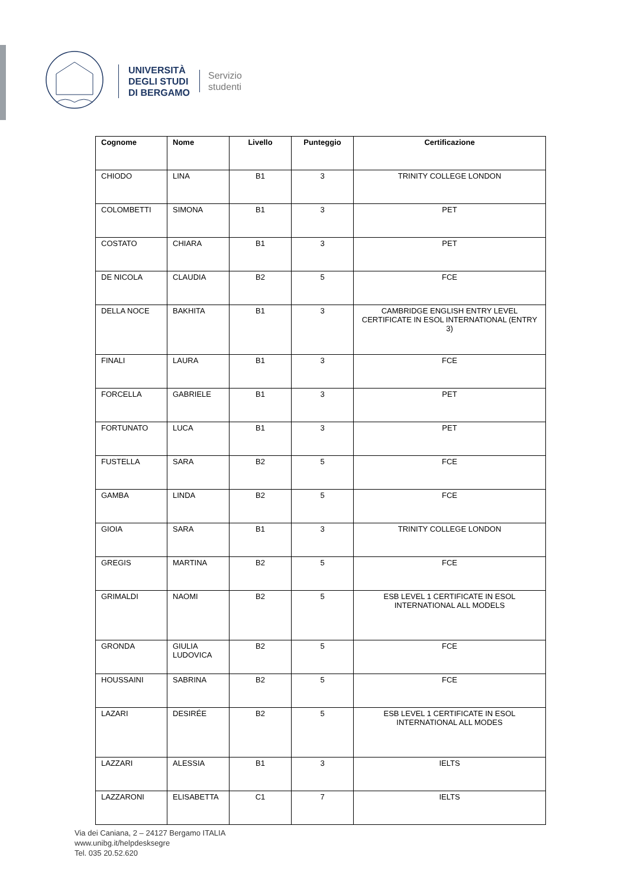UNIVERSITÀ
DEGLI STUDI
DI BERGAMO
Servizio
studenti
| Cognome | Nome | Livello | Punteggio | Certificazione |
| --- | --- | --- | --- | --- |
| CHIODO | LINA | B1 | 3 | TRINITY COLLEGE LONDON |
| COLOMBETTI | SIMONA | B1 | 3 | PET |
| COSTATO | CHIARA | B1 | 3 | PET |
| DE NICOLA | CLAUDIA | B2 | 5 | FCE |
| DELLA NOCE | BAKHITA | B1 | 3 | CAMBRIDGE ENGLISH ENTRY LEVEL CERTIFICATE IN ESOL INTERNATIONAL (ENTRY 3) |
| FINALI | LAURA | B1 | 3 | FCE |
| FORCELLA | GABRIELE | B1 | 3 | PET |
| FORTUNATO | LUCA | B1 | 3 | PET |
| FUSTELLA | SARA | B2 | 5 | FCE |
| GAMBA | LINDA | B2 | 5 | FCE |
| GIOIA | SARA | B1 | 3 | TRINITY COLLEGE LONDON |
| GREGIS | MARTINA | B2 | 5 | FCE |
| GRIMALDI | NAOMI | B2 | 5 | ESB LEVEL 1 CERTIFICATE IN ESOL INTERNATIONAL ALL MODELS |
| GRONDA | GIULIA LUDOVICA | B2 | 5 | FCE |
| HOUSSAINI | SABRINA | B2 | 5 | FCE |
| LAZARI | DESIRÉE | B2 | 5 | ESB LEVEL 1 CERTIFICATE IN ESOL INTERNATIONAL ALL MODES |
| LAZZARI | ALESSIA | B1 | 3 | IELTS |
| LAZZARONI | ELISABETTA | C1 | 7 | IELTS |
Via dei Caniana, 2 – 24127 Bergamo ITALIA
www.unibg.it/helpdesksegre
Tel. 035 20.52.620